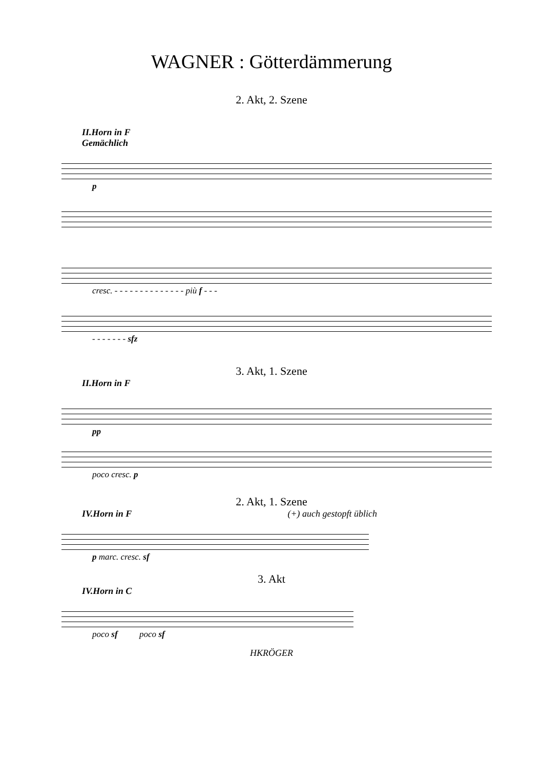WAGNER : Götterdämmerung
2. Akt, 2. Szene
II.Horn in F
Gemächlich
p
cresc. - - - - - - - - - - - - - - più f - - -
- - - - - - - sfz
3. Akt, 1. Szene
II.Horn in F
pp
poco cresc. p
2. Akt, 1. Szene
IV.Horn in F (+) auch gestopft üblich
p marc. cresc. sf
3. Akt
IV.Horn in C
poco sf poco sf
HKRÖGER